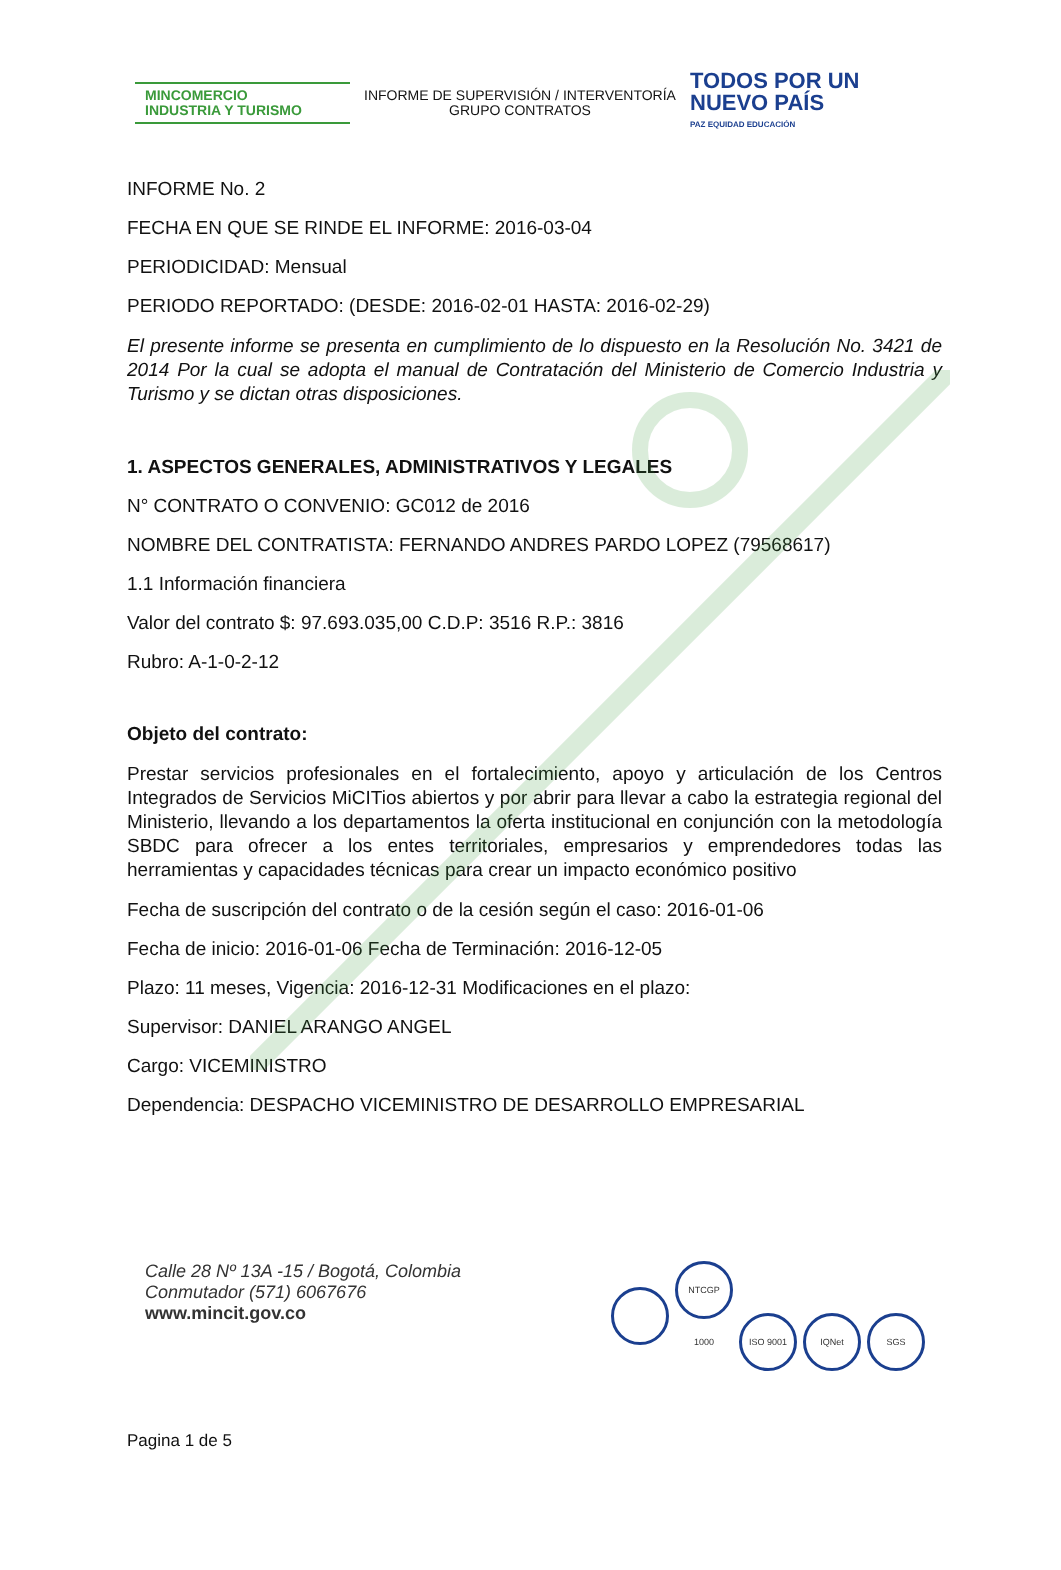MINCOMERCIO
INDUSTRIA Y TURISMO
INFORME DE SUPERVISIÓN / INTERVENTORÍA
GRUPO CONTRATOS
TODOS POR UN
NUEVO PAÍS
PAZ EQUIDAD EDUCACIÓN
INFORME No. 2
FECHA EN QUE SE RINDE EL INFORME: 2016-03-04
PERIODICIDAD: Mensual
PERIODO REPORTADO: (DESDE: 2016-02-01 HASTA: 2016-02-29)
El presente informe se presenta en cumplimiento de lo dispuesto en la Resolución No. 3421 de 2014 Por la cual se adopta el manual de Contratación del Ministerio de Comercio Industria y Turismo y se dictan otras disposiciones.
1. ASPECTOS GENERALES, ADMINISTRATIVOS Y LEGALES
N° CONTRATO O CONVENIO: GC012 de 2016
NOMBRE DEL CONTRATISTA: FERNANDO ANDRES PARDO LOPEZ (79568617)
1.1 Información financiera
Valor del contrato $: 97.693.035,00 C.D.P: 3516 R.P.: 3816
Rubro: A-1-0-2-12
Objeto del contrato:
Prestar servicios profesionales en el fortalecimiento, apoyo y articulación de los Centros Integrados de Servicios MiCITios abiertos y por abrir para llevar a cabo la estrategia regional del Ministerio, llevando a los departamentos la oferta institucional en conjunción con la metodología SBDC para ofrecer a los entes territoriales, empresarios y emprendedores todas las herramientas y capacidades técnicas para crear un impacto económico positivo
Fecha de suscripción del contrato o de la cesión según el caso: 2016-01-06
Fecha de inicio: 2016-01-06 Fecha de Terminación: 2016-12-05
Plazo: 11 meses, Vigencia: 2016-12-31 Modificaciones en el plazo:
Supervisor: DANIEL ARANGO ANGEL
Cargo: VICEMINISTRO
Dependencia: DESPACHO VICEMINISTRO DE DESARROLLO EMPRESARIAL
Calle 28 Nº 13A -15 / Bogotá, Colombia
Conmutador (571) 6067676
www.mincit.gov.co
NTCGP 1000 ISO 9001 IQNet SGS
Pagina 1 de 5